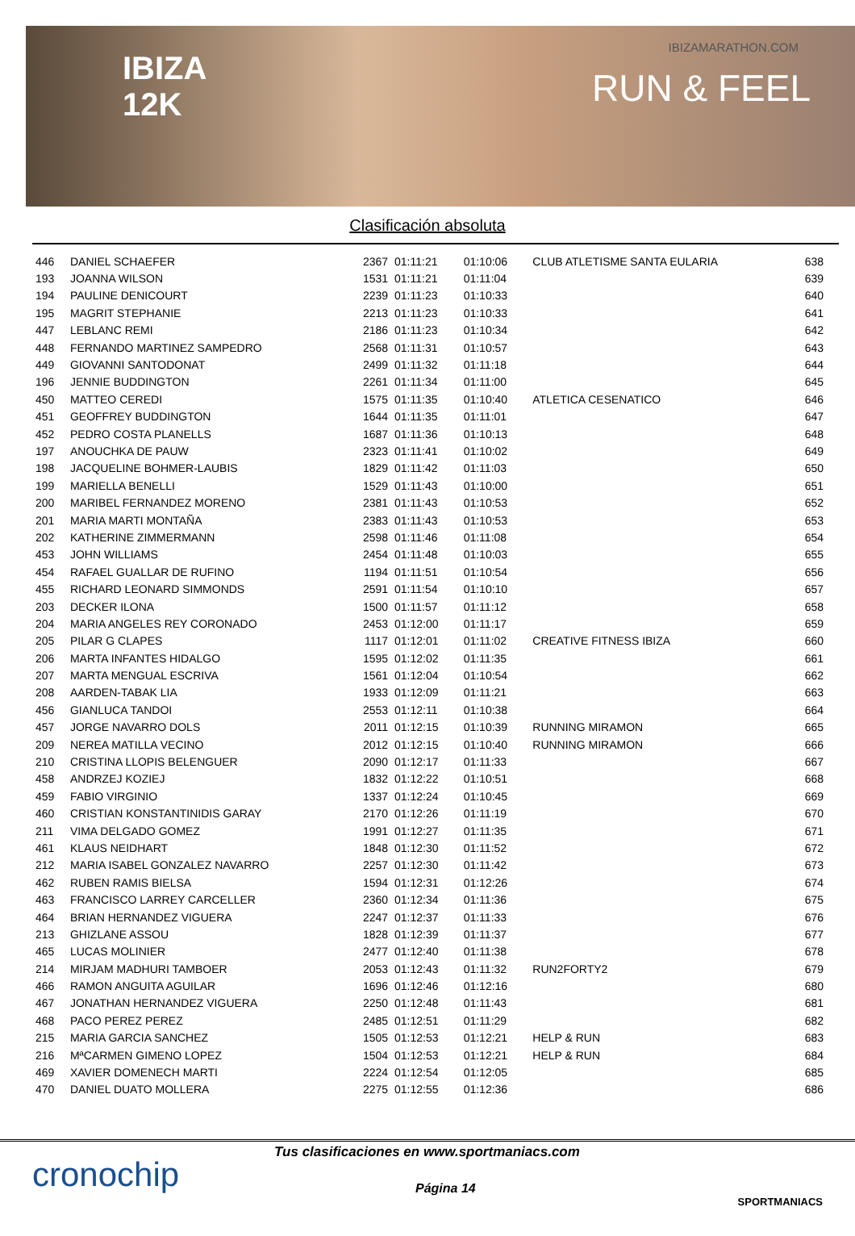IBIZA
12K
IBIZAMARATHON.COM
RUN & FEEL
Clasificación absoluta
| 446 | DANIEL SCHAEFER | 2367 | 01:11:21 | 01:10:06 | CLUB ATLETISME SANTA EULARIA | 638 |
| 193 | JOANNA WILSON | 1531 | 01:11:21 | 01:11:04 | | 639 |
| 194 | PAULINE DENICOURT | 2239 | 01:11:23 | 01:10:33 | | 640 |
| 195 | MAGRIT STEPHANIE | 2213 | 01:11:23 | 01:10:33 | | 641 |
| 447 | LEBLANC REMI | 2186 | 01:11:23 | 01:10:34 | | 642 |
| 448 | FERNANDO MARTINEZ SAMPEDRO | 2568 | 01:11:31 | 01:10:57 | | 643 |
| 449 | GIOVANNI SANTODONAT | 2499 | 01:11:32 | 01:11:18 | | 644 |
| 196 | JENNIE BUDDINGTON | 2261 | 01:11:34 | 01:11:00 | | 645 |
| 450 | MATTEO CEREDI | 1575 | 01:11:35 | 01:10:40 | ATLETICA CESENATICO | 646 |
| 451 | GEOFFREY BUDDINGTON | 1644 | 01:11:35 | 01:11:01 | | 647 |
| 452 | PEDRO COSTA PLANELLS | 1687 | 01:11:36 | 01:10:13 | | 648 |
| 197 | ANOUCHKA DE PAUW | 2323 | 01:11:41 | 01:10:02 | | 649 |
| 198 | JACQUELINE BOHMER-LAUBIS | 1829 | 01:11:42 | 01:11:03 | | 650 |
| 199 | MARIELLA BENELLI | 1529 | 01:11:43 | 01:10:00 | | 651 |
| 200 | MARIBEL FERNANDEZ MORENO | 2381 | 01:11:43 | 01:10:53 | | 652 |
| 201 | MARIA MARTI MONTAÑA | 2383 | 01:11:43 | 01:10:53 | | 653 |
| 202 | KATHERINE ZIMMERMANN | 2598 | 01:11:46 | 01:11:08 | | 654 |
| 453 | JOHN WILLIAMS | 2454 | 01:11:48 | 01:10:03 | | 655 |
| 454 | RAFAEL GUALLAR DE RUFINO | 1194 | 01:11:51 | 01:10:54 | | 656 |
| 455 | RICHARD LEONARD SIMMONDS | 2591 | 01:11:54 | 01:10:10 | | 657 |
| 203 | DECKER ILONA | 1500 | 01:11:57 | 01:11:12 | | 658 |
| 204 | MARIA ANGELES REY CORONADO | 2453 | 01:12:00 | 01:11:17 | | 659 |
| 205 | PILAR G CLAPES | 1117 | 01:12:01 | 01:11:02 | CREATIVE FITNESS IBIZA | 660 |
| 206 | MARTA INFANTES HIDALGO | 1595 | 01:12:02 | 01:11:35 | | 661 |
| 207 | MARTA MENGUAL ESCRIVA | 1561 | 01:12:04 | 01:10:54 | | 662 |
| 208 | AARDEN-TABAK LIA | 1933 | 01:12:09 | 01:11:21 | | 663 |
| 456 | GIANLUCA TANDOI | 2553 | 01:12:11 | 01:10:38 | | 664 |
| 457 | JORGE NAVARRO DOLS | 2011 | 01:12:15 | 01:10:39 | RUNNING MIRAMON | 665 |
| 209 | NEREA MATILLA VECINO | 2012 | 01:12:15 | 01:10:40 | RUNNING MIRAMON | 666 |
| 210 | CRISTINA LLOPIS BELENGUER | 2090 | 01:12:17 | 01:11:33 | | 667 |
| 458 | ANDRZEJ KOZIEJ | 1832 | 01:12:22 | 01:10:51 | | 668 |
| 459 | FABIO VIRGINIO | 1337 | 01:12:24 | 01:10:45 | | 669 |
| 460 | CRISTIAN KONSTANTINIDIS GARAY | 2170 | 01:12:26 | 01:11:19 | | 670 |
| 211 | VIMA DELGADO GOMEZ | 1991 | 01:12:27 | 01:11:35 | | 671 |
| 461 | KLAUS NEIDHART | 1848 | 01:12:30 | 01:11:52 | | 672 |
| 212 | MARIA ISABEL GONZALEZ NAVARRO | 2257 | 01:12:30 | 01:11:42 | | 673 |
| 462 | RUBEN RAMIS BIELSA | 1594 | 01:12:31 | 01:12:26 | | 674 |
| 463 | FRANCISCO LARREY CARCELLER | 2360 | 01:12:34 | 01:11:36 | | 675 |
| 464 | BRIAN HERNANDEZ VIGUERA | 2247 | 01:12:37 | 01:11:33 | | 676 |
| 213 | GHIZLANE ASSOU | 1828 | 01:12:39 | 01:11:37 | | 677 |
| 465 | LUCAS MOLINIER | 2477 | 01:12:40 | 01:11:38 | | 678 |
| 214 | MIRJAM MADHURI TAMBOER | 2053 | 01:12:43 | 01:11:32 | RUN2FORTY2 | 679 |
| 466 | RAMON ANGUITA AGUILAR | 1696 | 01:12:46 | 01:12:16 | | 680 |
| 467 | JONATHAN HERNANDEZ VIGUERA | 2250 | 01:12:48 | 01:11:43 | | 681 |
| 468 | PACO PEREZ PEREZ | 2485 | 01:12:51 | 01:11:29 | | 682 |
| 215 | MARIA GARCIA SANCHEZ | 1505 | 01:12:53 | 01:12:21 | HELP & RUN | 683 |
| 216 | MªCARMEN GIMENO LOPEZ | 1504 | 01:12:53 | 01:12:21 | HELP & RUN | 684 |
| 469 | XAVIER DOMENECH MARTI | 2224 | 01:12:54 | 01:12:05 | | 685 |
| 470 | DANIEL DUATO MOLLERA | 2275 | 01:12:55 | 01:12:36 | | 686 |
cronochip
Tus clasificaciones en www.sportmaniacs.com
Página 14
SPORTMANIACS